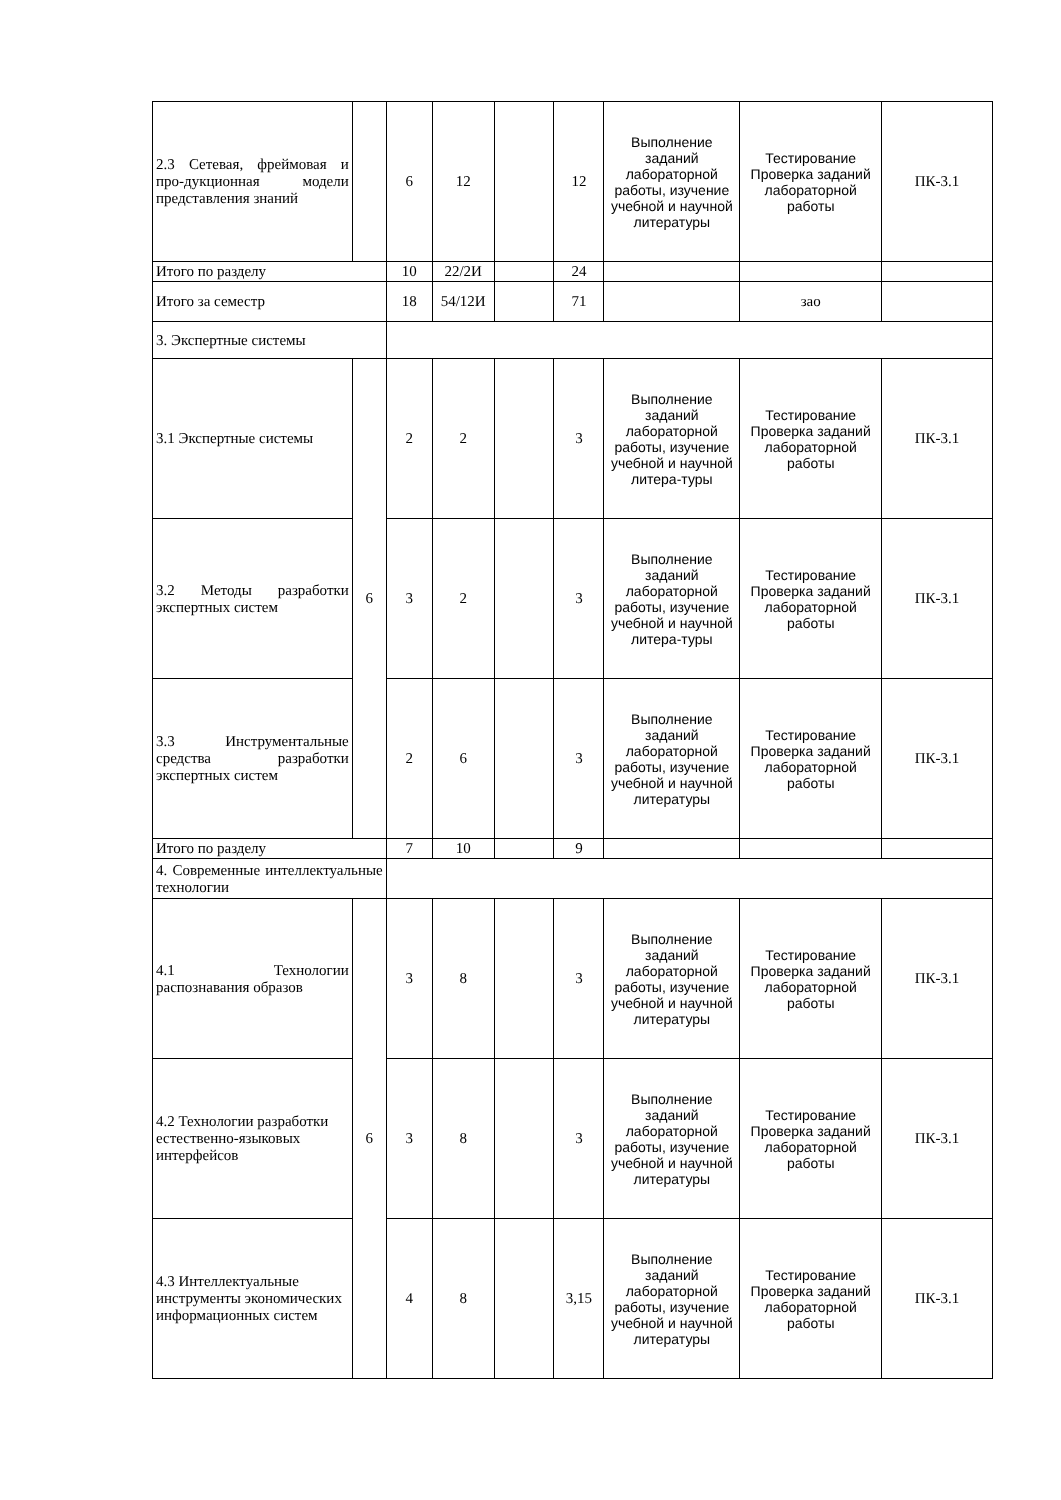| 2.3 Сетевая, фреймовая и про-дукционная модели представления знаний | | 6 | 12 | | 12 | Выполнение заданий лабораторной работы, изучение учебной и научной литературы | Тестирование Проверка заданий лабораторной работы | ПК-3.1 |
| Итого по разделу | | 10 | 22/2И | | 24 | | | |
| Итого за семестр | | 18 | 54/12И | | 71 | | зао | |
| 3. Экспертные системы | | | | | | | | |
| 3.1 Экспертные системы | 6 | 2 | 2 | | 3 | Выполнение заданий лабораторной работы, изучение учебной и научной литера-туры | Тестирование Проверка заданий лабораторной работы | ПК-3.1 |
| 3.2 Методы разработки экспертных систем | | 3 | 2 | | 3 | Выполнение заданий лабораторной работы, изучение учебной и научной литера-туры | Тестирование Проверка заданий лабораторной работы | ПК-3.1 |
| 3.3 Инструментальные средства разработки экспертных систем | | 2 | 6 | | 3 | Выполнение заданий лабораторной работы, изучение учебной и научной литературы | Тестирование Проверка заданий лабораторной работы | ПК-3.1 |
| Итого по разделу | | 7 | 10 | | 9 | | | |
| 4. Современные интеллектуальные технологии | | | | | | | | |
| 4.1 Технологии распознавания образов | 6 | 3 | 8 | | 3 | Выполнение заданий лабораторной работы, изучение учебной и научной литературы | Тестирование Проверка заданий лабораторной работы | ПК-3.1 |
| 4.2 Технологии разработки естественно-языковых интерфейсов | | 3 | 8 | | 3 | Выполнение заданий лабораторной работы, изучение учебной и научной литературы | Тестирование Проверка заданий лабораторной работы | ПК-3.1 |
| 4.3 Интеллектуальные инструменты экономических информационных систем | | 4 | 8 | | 3,15 | Выполнение заданий лабораторной работы, изучение учебной и научной литературы | Тестирование Проверка заданий лабораторной работы | ПК-3.1 |